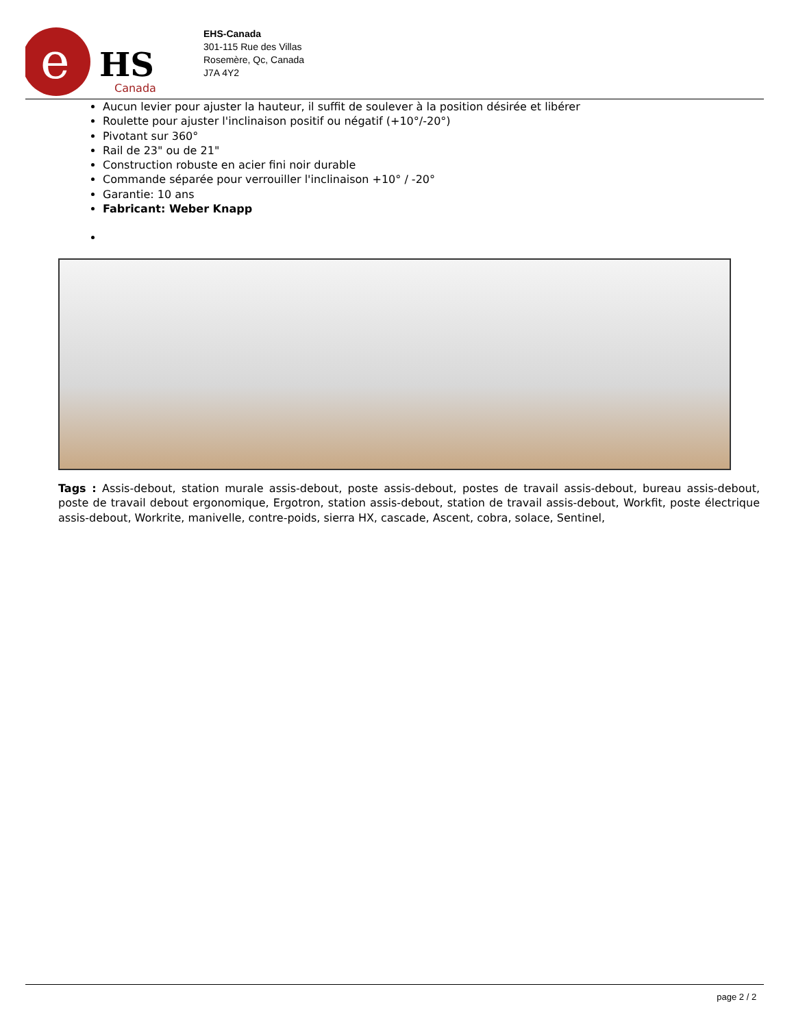e
HS
Canada
EHS-Canada
301-115 Rue des Villas
Rosemère, Qc, Canada
J7A 4Y2
Aucun levier pour ajuster la hauteur, il suffit de soulever à la position désirée et libérer
Roulette pour ajuster l'inclinaison positif ou négatif (+10°/-20°)
Pivotant sur 360°
Rail de 23" ou de 21"
Construction robuste en acier fini noir durable
Commande séparée pour verrouiller l'inclinaison +10° / -20°
Garantie: 10 ans
Fabricant: Weber Knapp
Tags : Assis-debout, station murale assis-debout, poste assis-debout, postes de travail assis-debout, bureau assis-debout, poste de travail debout ergonomique, Ergotron, station assis-debout, station de travail assis-debout, Workfit, poste électrique assis-debout, Workrite, manivelle, contre-poids, sierra HX, cascade, Ascent, cobra, solace, Sentinel,
page 2 / 2